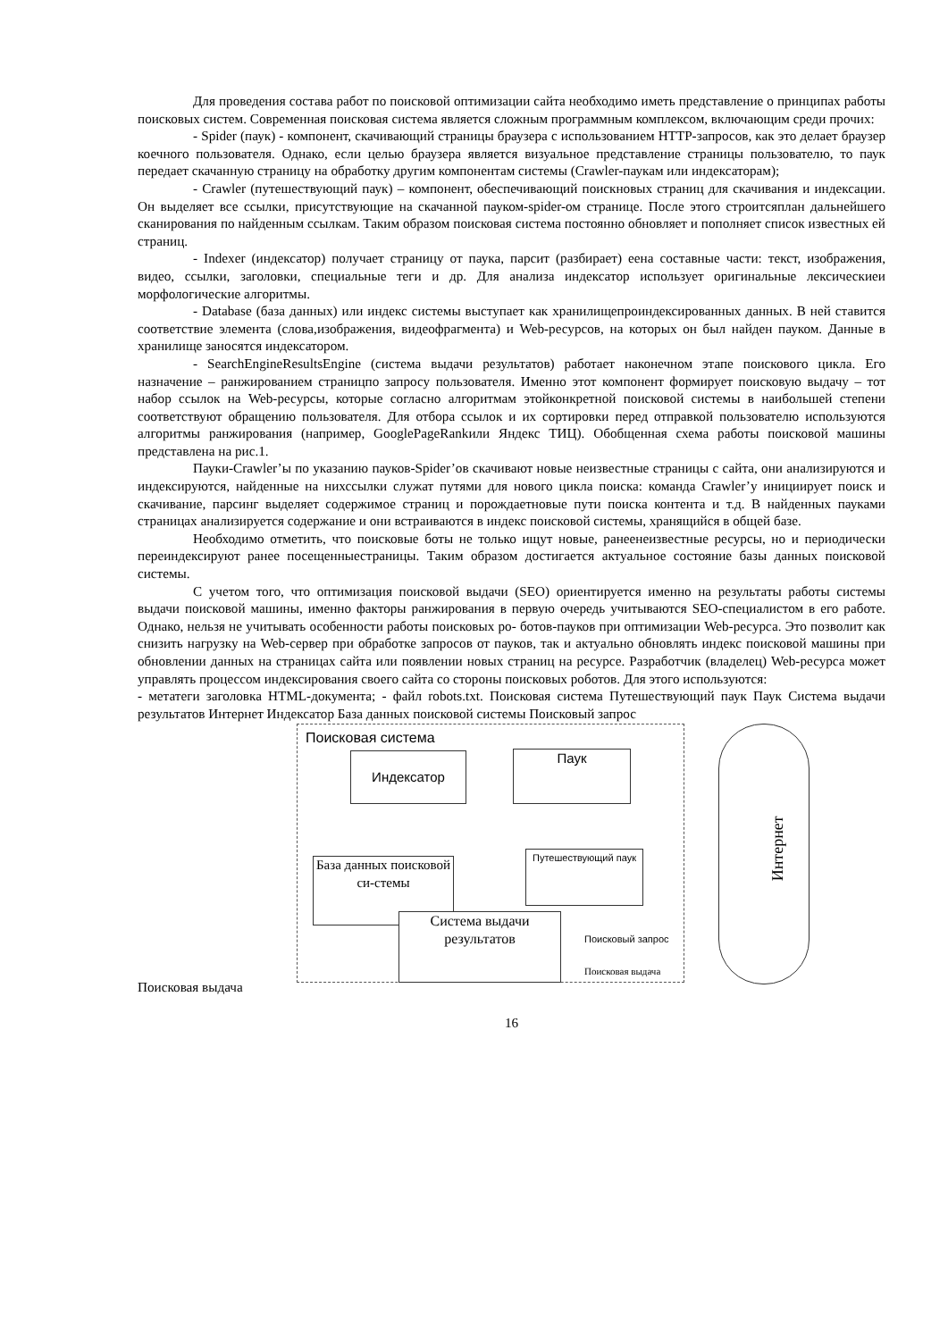Для проведения состава работ по поисковой оптимизации сайта необходимо иметь представление о принципах работы поисковых систем. Современная поисковая система является сложным программным комплексом, включающим среди прочих:
- Spider (паук) - компонент, скачивающий страницы браузера с использованием HTTP-запросов, как это делает браузер коечного пользователя. Однако, если целью браузера является визуальное представление страницы пользователю, то паук передает скачанную страницу на обработку другим компонентам системы (Crawler-паукам или индексаторам);
- Crawler (путешествующий паук) – компонент, обеспечивающий поискновых страниц для скачивания и индексации. Он выделяет все ссылки, присутствующие на скачанной пауком-spider-ом странице. После этого строитсяплан дальнейшего сканирования по найденным ссылкам. Таким образом поисковая система постоянно обновляет и пополняет список известных ей страниц.
- Indexer (индексатор) получает страницу от паука, парсит (разбирает) еена составные части: текст, изображения, видео, ссылки, заголовки, специальные теги и др. Для анализа индексатор использует оригинальные лексическиеи морфологические алгоритмы.
- Database (база данных) или индекс системы выступает как хранилищепроиндексированных данных. В ней ставится соответствие элемента (слова,изображения, видеофрагмента) и Web-ресурсов, на которых он был найден пауком. Данные в хранилище заносятся индексатором.
- SearchEngineResultsEngine (система выдачи результатов) работает наконечном этапе поискового цикла. Его назначение – ранжированием страницпо запросу пользователя. Именно этот компонент формирует поисковую выдачу – тот набор ссылок на Web-ресурсы, которые согласно алгоритмам этойконкретной поисковой системы в наибольшей степени соответствуют обращению пользователя. Для отбора ссылок и их сортировки перед отправкой пользователю используются алгоритмы ранжирования (например, GooglePageRankили Яндекс ТИЦ). Обобщенная схема работы поисковой машины представлена на рис.1.
Пауки-Crawler’ы по указанию пауков-Spider’ов скачивают новые неизвестные страницы с сайта, они анализируются и индексируются, найденные на нихссылки служат путями для нового цикла поиска: команда Crawler’у инициирует поиск и скачивание, парсинг выделяет содержимое страниц и порождаетновые пути поиска контента и т.д. В найденных пауками страницах анализируется содержание и они встраиваются в индекс поисковой системы, хранящийся в общей базе.
Необходимо отметить, что поисковые боты не только ищут новые, ранеенеизвестные ресурсы, но и периодически переиндексируют ранее посещенныестраницы. Таким образом достигается актуальное состояние базы данных поисковой системы.
С учетом того, что оптимизация поисковой выдачи (SEO) ориентируется именно на результаты работы системы выдачи поисковой машины, именно факторы ранжирования в первую очередь учитываются SEO-специалистом в его работе. Однако, нельзя не учитывать особенности работы поисковых ро- ботов-пауков при оптимизации Web-ресурса. Это позволит как снизить нагрузку на Web-сервер при обработке запросов от пауков, так и актуально обновлять индекс поисковой машины при обновлении данных на страницах сайта или появлении новых страниц на ресурсе. Разработчик (владелец) Web-ресурса может управлять процессом индексирования своего сайта со стороны поисковых роботов. Для этого используются:
- метатеги заголовка HTML-документа; - файл robots.txt. Поисковая система Путешествующий паук Паук Система выдачи результатов Интернет Индексатор База данных поисковой системы Поисковый запрос
Поисковая система
Интернет
Индексатор Паук
База данных поисковой си-стемы
Путешествующий паук
Система выдачи результатов
Поисковый запрос
Поисковая выдача
Поисковая выдача
16